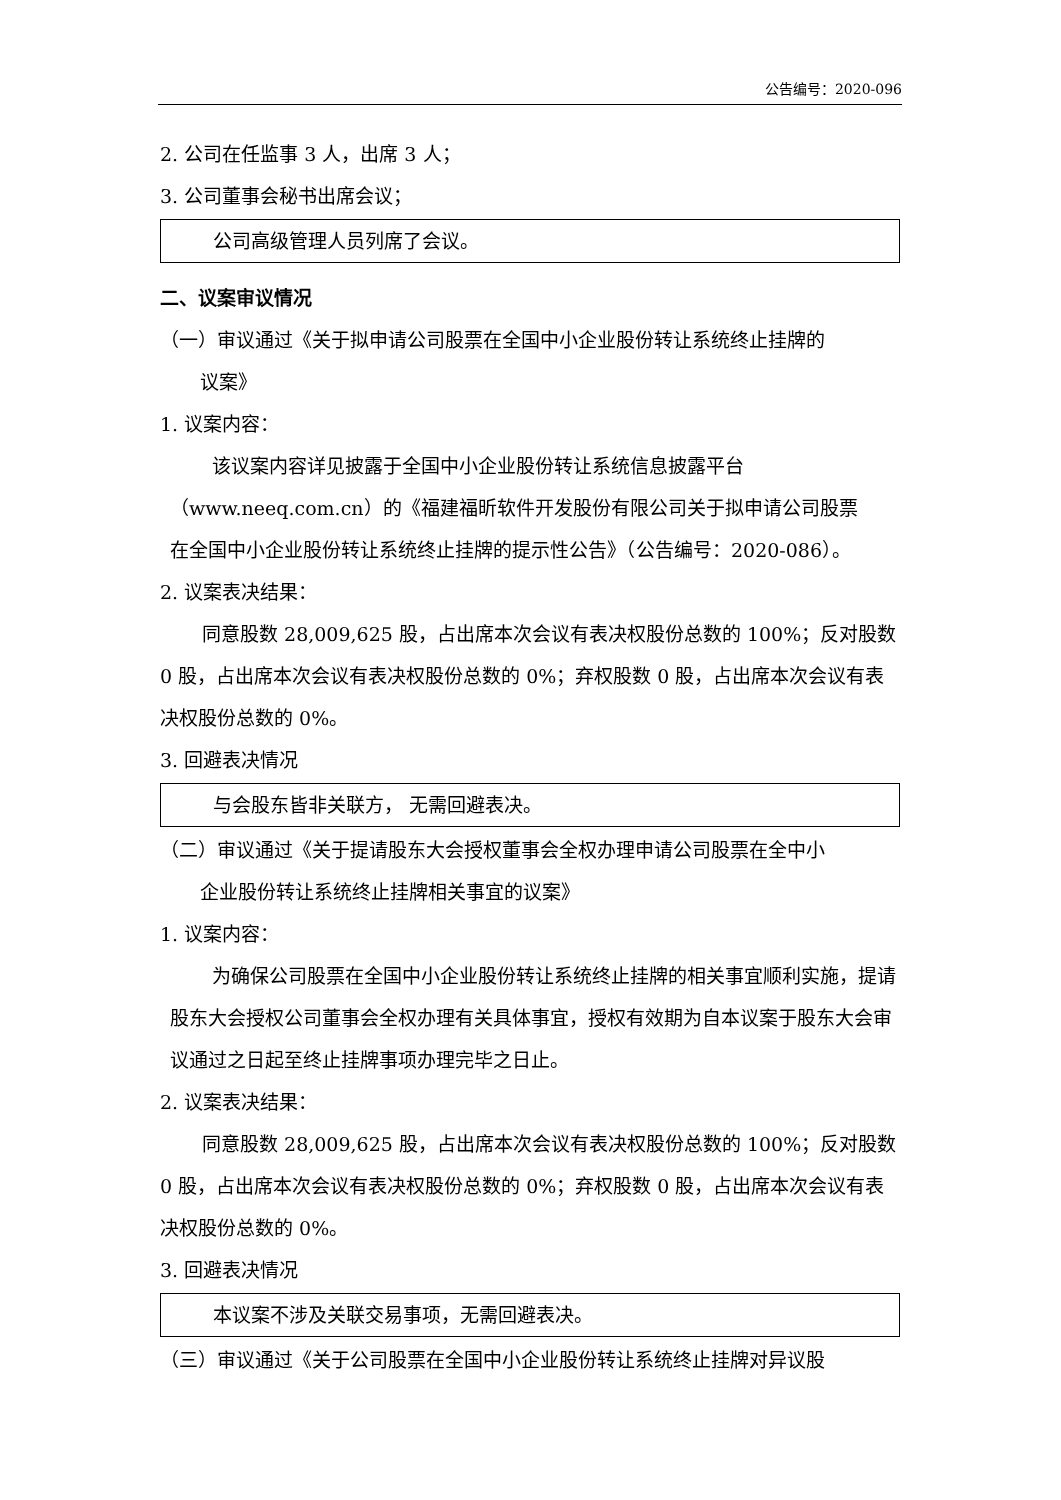公告编号：2020-096
2. 公司在任监事 3 人，出席 3 人；
3. 公司董事会秘书出席会议；
公司高级管理人员列席了会议。
二、议案审议情况
（一）审议通过《关于拟申请公司股票在全国中小企业股份转让系统终止挂牌的
议案》
1. 议案内容：
该议案内容详见披露于全国中小企业股份转让系统信息披露平台
（www.neeq.com.cn）的《福建福昕软件开发股份有限公司关于拟申请公司股票
在全国中小企业股份转让系统终止挂牌的提示性公告》（公告编号：2020-086）。
2. 议案表决结果：
同意股数 28,009,625 股，占出席本次会议有表决权股份总数的 100%；反对股数 0 股，占出席本次会议有表决权股份总数的 0%；弃权股数 0 股，占出席本次会议有表决权股份总数的 0%。
3. 回避表决情况
与会股东皆非关联方， 无需回避表决。
（二）审议通过《关于提请股东大会授权董事会全权办理申请公司股票在全中小
企业股份转让系统终止挂牌相关事宜的议案》
1. 议案内容：
为确保公司股票在全国中小企业股份转让系统终止挂牌的相关事宜顺利实施，提请股东大会授权公司董事会全权办理有关具体事宜，授权有效期为自本议案于股东大会审议通过之日起至终止挂牌事项办理完毕之日止。
2. 议案表决结果：
同意股数 28,009,625 股，占出席本次会议有表决权股份总数的 100%；反对股数 0 股，占出席本次会议有表决权股份总数的 0%；弃权股数 0 股，占出席本次会议有表决权股份总数的 0%。
3. 回避表决情况
本议案不涉及关联交易事项，无需回避表决。
（三）审议通过《关于公司股票在全国中小企业股份转让系统终止挂牌对异议股